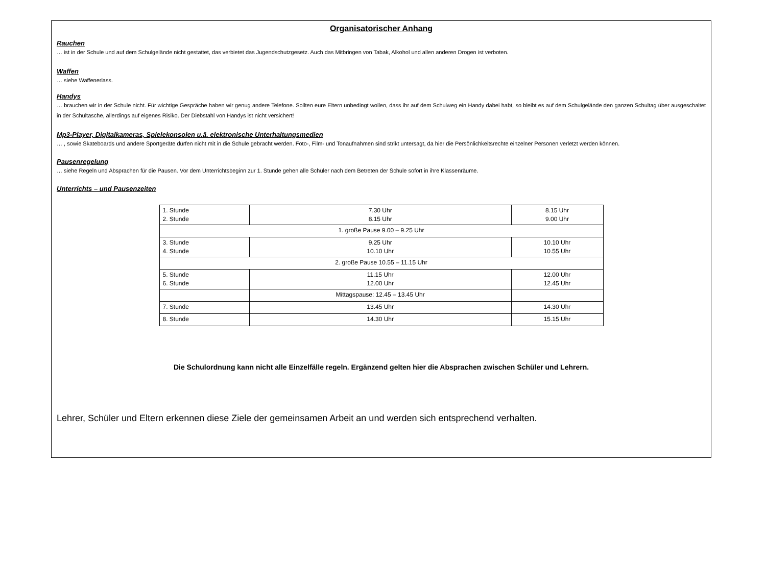Organisatorischer Anhang
Rauchen
… ist in der Schule und auf dem Schulgelände nicht gestattet, das verbietet das Jugendschutzgesetz. Auch das Mitbringen von Tabak, Alkohol und allen anderen Drogen ist verboten.
Waffen
… siehe Waffenerlass.
Handys
… brauchen wir in der Schule nicht. Für wichtige Gespräche haben wir genug andere Telefone. Sollten eure Eltern unbedingt wollen, dass ihr auf dem Schulweg ein Handy dabei habt, so bleibt es auf dem Schulgelände den ganzen Schultag über ausgeschaltet in der Schultasche, allerdings auf eigenes Risiko. Der Diebstahl von Handys ist nicht versichert!
Mp3-Player, Digitalkameras, Spielekonsolen u.ä. elektronische Unterhaltungsmedien
… , sowie Skateboards und andere Sportgeräte dürfen nicht mit in die Schule gebracht werden. Foto-, Film- und Tonaufnahmen sind strikt untersagt, da hier die Persönlichkeitsrechte einzelner Personen verletzt werden können.
Pausenregelung
… siehe Regeln und Absprachen für die Pausen. Vor dem Unterrichtsbeginn zur 1. Stunde gehen alle Schüler nach dem Betreten der Schule sofort in ihre Klassenräume.
Unterrichts – und Pausenzeiten
| 1. Stunde 2. Stunde | 7.30 Uhr 8.15 Uhr | 8.15 Uhr 9.00 Uhr |
| 1. große Pause 9.00 – 9.25 Uhr | | |
| 3. Stunde 4. Stunde | 9.25 Uhr 10.10 Uhr | 10.10 Uhr 10.55 Uhr |
| 2. große Pause 10.55 – 11.15 Uhr | | |
| 5. Stunde 6. Stunde | 11.15 Uhr 12.00 Uhr | 12.00 Uhr 12.45 Uhr |
| | Mittagspause: 12.45 – 13.45 Uhr | |
| 7. Stunde | 13.45 Uhr | 14.30 Uhr |
| 8. Stunde | 14.30 Uhr | 15.15 Uhr |
Die Schulordnung kann nicht alle Einzelfälle regeln. Ergänzend gelten hier die Absprachen zwischen Schüler und Lehrern.
Lehrer, Schüler und Eltern erkennen diese Ziele der gemeinsamen Arbeit an und werden sich entsprechend verhalten.